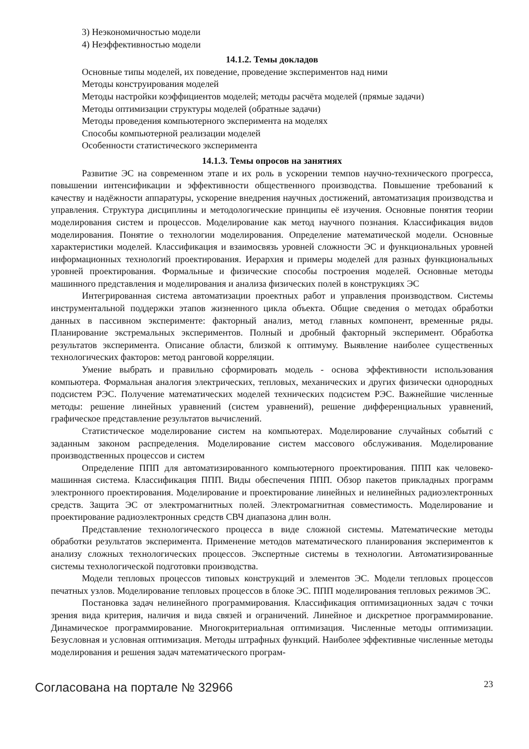3) Неэкономичностью модели
4) Неэффективностью модели
14.1.2. Темы докладов
Основные типы моделей, их поведение, проведение экспериментов над ними
Методы конструирования моделей
Методы настройки коэффициентов моделей; методы расчёта моделей (прямые задачи)
Методы оптимизации структуры моделей (обратные задачи)
Методы проведения компьютерного эксперимента на моделях
Способы компьютерной реализации моделей
Особенности статистического эксперимента
14.1.3. Темы опросов на занятиях
Развитие ЭС на современном этапе и их роль в ускорении темпов научно-технического прогресса, повышении интенсификации и эффективности общественного производства. Повышение требований к качеству и надёжности аппаратуры, ускорение внедрения научных достижений, автоматизация производства и управления. Структура дисциплины и методологические принципы её изучения. Основные понятия теории моделирования систем и процессов. Моделирование как метод научного познания. Классификация видов моделирования. Понятие о технологии моделирования. Определение математической модели. Основные характеристики моделей. Классификация и взаимосвязь уровней сложности ЭС и функциональных уровней информационных технологий проектирования. Иерархия и примеры моделей для разных функциональных уровней проектирования. Формальные и физические способы построения моделей. Основные методы машинного представления и моделирования и анализа физических полей в конструкциях ЭС
Интегрированная система автоматизации проектных работ и управления производством. Системы инструментальной поддержки этапов жизненного цикла объекта. Общие сведения о методах обработки данных в пассивном эксперименте: факторный анализ, метод главных компонент, временные ряды. Планирование экстремальных экспериментов. Полный и дробный факторный эксперимент. Обработка результатов эксперимента. Описание области, близкой к оптимуму. Выявление наиболее существенных технологических факторов: метод ранговой корреляции.
Умение выбрать и правильно сформировать модель - основа эффективности использования компьютера. Формальная аналогия электрических, тепловых, механических и других физически однородных подсистем РЭС. Получение математических моделей технических подсистем РЭС. Важнейшие численные методы: решение линейных уравнений (систем уравнений), решение дифференциальных уравнений, графическое представление результатов вычислений.
Статистическое моделирование систем на компьютерах. Моделирование случайных событий с заданным законом распределения. Моделирование систем массового обслуживания. Моделирование производственных процессов и систем
Определение ППП для автоматизированного компьютерного проектирования. ППП как человеко-машинная система. Классификация ППП. Виды обеспечения ППП. Обзор пакетов прикладных программ электронного проектирования. Моделирование и проектирование линейных и нелинейных радиоэлектронных средств. Защита ЭС от электромагнитных полей. Электромагнитная совместимость. Моделирование и проектирование радиоэлектронных средств СВЧ диапазона длин волн.
Представление технологического процесса в виде сложной системы. Математические методы обработки результатов эксперимента. Применение методов математического планирования экспериментов к анализу сложных технологических процессов. Экспертные системы в технологии. Автоматизированные системы технологической подготовки производства.
Модели тепловых процессов типовых конструкций и элементов ЭС. Модели тепловых процессов печатных узлов. Моделирование тепловых процессов в блоке ЭС. ППП моделирования тепловых режимов ЭС.
Постановка задач нелинейного программирования. Классификация оптимизационных задач с точки зрения вида критерия, наличия и вида связей и ограничений. Линейное и дискретное программирование. Динамическое программирование. Многокритериальная оптимизация. Численные методы оптимизации. Безусловная и условная оптимизация. Методы штрафных функций. Наиболее эффективные численные методы моделирования и решения задач математического програм-
Согласована на портале № 32966 23